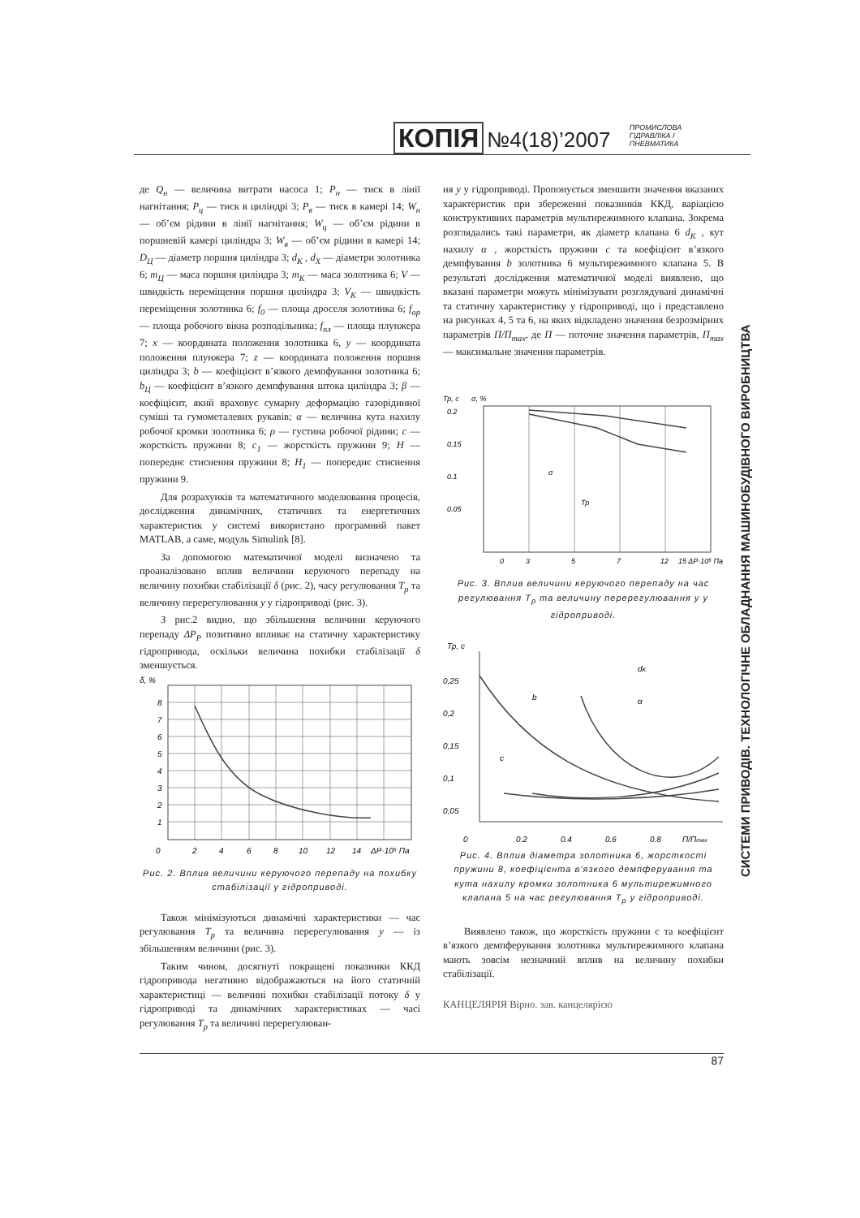КОПІЯ №4(18)’2007 ПРОМИСЛОВА
ГІДРАВЛІКА І
ПНЕВМАТИКА
де Q<sub>н</sub> — величина витрати насоса 1; P<sub>н</sub> — тиск в лінії нагнітання; P<sub>ц</sub> — тиск в циліндрі 3; P<sub>в</sub> — тиск в камері 14; W<sub>н</sub> — об’єм рідини в лінії нагнітання; W<sub>ц</sub> — об’єм рідини в поршневій камері циліндра 3; W<sub>в</sub> — об’єм рідини в камері 14; D<sub>Ц</sub> — діаметр поршня циліндра 3; d<sub>K</sub> , d<sub>X</sub> — діаметри золотника 6; m<sub>Ц</sub> — маса поршня циліндра 3; m<sub>K</sub> — маса золотника 6; V — швидкість переміщення поршня циліндра 3; V<sub>K</sub> — швидкість переміщення золотника 6; f<sub>0</sub> — площа дроселя золотника 6; f<sub>op</sub> — площа робочого вікна розподільника; f<sub>пл</sub> — площа плунжера 7; x — координата положення золотника 6, y — координата положення плунжера 7; z — координата положення поршня циліндра 3; b — коефіцієнт в’язкого демпфування золотника 6; b<sub>Ц</sub> — коефіцієнт в’язкого демпфування штока циліндра 3; β — коефіцієнт, який враховує сумарну деформацію газорідинної суміші та гумометалевих рукавів; α — величина кута нахилу робочої кромки золотника 6; ρ — густина робочої рідини; c — жорсткість пружини 8; c<sub>1</sub> — жорсткість пружини 9; H — попереднє стиснення пружини 8; H<sub>1</sub> — попереднє стиснення пружини 9.
Для розрахунків та математичного моделювання процесів, дослідження динамічних, статичних та енергетичних характеристик у системі використано програмний пакет MATLAB, а саме, модуль Simulink [8].
За допомогою математичної моделі визначено та проаналізовано вплив величини керуючого перепаду на величину похибки стабілізації δ (рис. 2), часу регулювання T<sub>p</sub> та величину перерегулювання y у гідроприводі (рис. 3).
З рис.2 видно, що збільшення величини керуючого перепаду ΔP<sub>P</sub> позитивно впливає на статичну характеристику гідропривода, оскільки величина похибки стабілізації δ зменшується.
δ, %
8
7
6
5
4
3
2
1
0
2
4
6
8
10
12
14
ΔP·10⁵ Па
Рис. 2. Вплив величини керуючого перепаду на похибку стабілізації у гідроприводі.
Також мінімізуються динамічні характеристики — час регулювання T<sub>p</sub> та величина перерегулювання y — із збільшенням величини (рис. 3).
Таким чином, досягнуті покращені показники ККД гідропривода негативно відображаються на його статичній характеристиці — величині похибки стабілізації потоку δ у гідроприводі та динамічних характеристиках — часі регулювання T<sub>p</sub> та величині перерегулюван-
ня y у гідроприводі. Пропонується зменшити значення вказаних характеристик при збереженні показників ККД, варіацією конструктивних параметрів мультирежимного клапана. Зокрема розглядались такі параметри, як діаметр клапана 6 d<sub>K</sub> , кут нахилу α , жорсткість пружини c та коефіцієнт в’язкого демпфування b золотника 6 мультирежимного клапана 5. В результаті дослідження математичної моделі виявлено, що вказані параметри можуть мінімізувати розглядувані динамічні та статичну характеристику у гідроприводі, що і представлено на рисунках 4, 5 та 6, на яких відкладено значення безрозмірних параметрів П/П<sub>max</sub>, де П — поточне значення параметрів, П<sub>max</sub> — максимальне значення параметрів.
Тр, с
σ, %
σ
Тр
0.2
0.15
0.1
0.05
0
3
5
7
12
15 ΔP·10⁵ Па
Рис. 3. Вплив величини керуючого перепаду на час регулювання T<sub>p</sub> та величину перерегулювання y у гідроприводі.
Тр, с
0,25
0,2
0,15
0,1
0,05
0
b
dK
α
c
0,2
0,4
0,6
0,8
П/Пmax
Рис. 4. Вплив діаметра золотника 6, жорсткості пружини 8, коефіцієнта в’язкого демпферування та кута нахилу кромки золотника 6 мультирежимного клапана 5 на час регулювання T<sub>p</sub> у гідроприводі.
Виявлено також, що жорсткість пружини с та коефіцієнт в’язкого демпферування золотника мультирежимного клапана мають зовсім незначний вплив на величину похибки стабілізації.
КАНЦЕЛЯРІЯ Вірно. зав. канцелярією
СИСТЕМИ ПРИВОДІВ. ТЕХНОЛОГІЧНЕ ОБЛАДНАННЯ МАШИНОБУДІВНОГО ВИРОБНИЦТВА
87